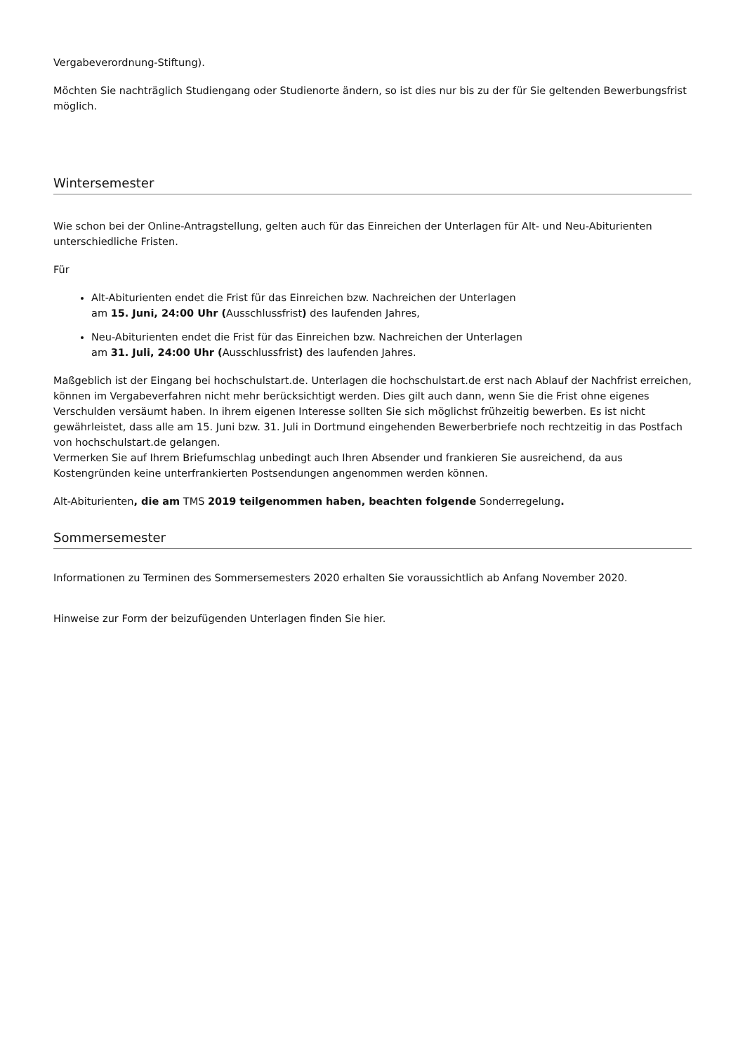Vergabeverordnung-Stiftung).
Möchten Sie nachträglich Studiengang oder Studienorte ändern, so ist dies nur bis zu der für Sie geltenden Bewerbungsfrist möglich.
Wintersemester
Wie schon bei der Online-Antragstellung, gelten auch für das Einreichen der Unterlagen für Alt- und Neu-Abiturienten unterschiedliche Fristen.
Für
Alt-Abiturienten endet die Frist für das Einreichen bzw. Nachreichen der Unterlagen
am 15. Juni, 24:00 Uhr (Ausschlussfrist) des laufenden Jahres,
Neu-Abiturienten endet die Frist für das Einreichen bzw. Nachreichen der Unterlagen
am 31. Juli, 24:00 Uhr (Ausschlussfrist) des laufenden Jahres.
Maßgeblich ist der Eingang bei hochschulstart.de. Unterlagen die hochschulstart.de erst nach Ablauf der Nachfrist erreichen, können im Vergabeverfahren nicht mehr berücksichtigt werden. Dies gilt auch dann, wenn Sie die Frist ohne eigenes Verschulden versäumt haben. In ihrem eigenen Interesse sollten Sie sich möglichst frühzeitig bewerben. Es ist nicht gewährleistet, dass alle am 15. Juni bzw. 31. Juli in Dortmund eingehenden Bewerberbriefe noch rechtzeitig in das Postfach von hochschulstart.de gelangen.
Vermerken Sie auf Ihrem Briefumschlag unbedingt auch Ihren Absender und frankieren Sie ausreichend, da aus Kostengründen keine unterfrankierten Postsendungen angenommen werden können.
Alt-Abiturienten, die am TMS 2019 teilgenommen haben, beachten folgende Sonderregelung.
Sommersemester
Informationen zu Terminen des Sommersemesters 2020 erhalten Sie voraussichtlich ab Anfang November 2020.
Hinweise zur Form der beizufügenden Unterlagen finden Sie hier.